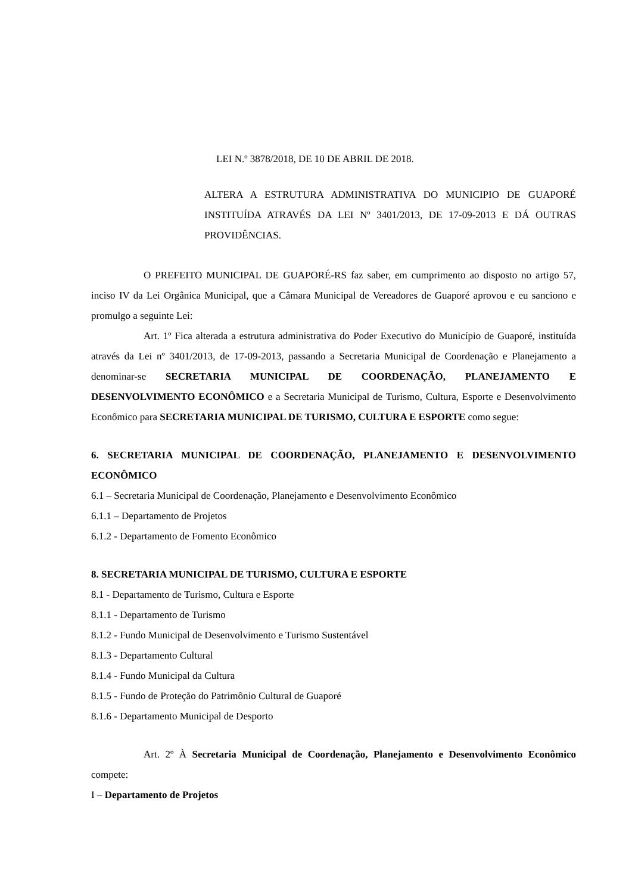LEI N.º 3878/2018, DE 10 DE ABRIL DE 2018.
ALTERA A ESTRUTURA ADMINISTRATIVA DO MUNICIPIO DE GUAPORÉ INSTITUÍDA ATRAVÉS DA LEI Nº 3401/2013, DE 17-09-2013 E DÁ OUTRAS PROVIDÊNCIAS.
O PREFEITO MUNICIPAL DE GUAPORÉ-RS faz saber, em cumprimento ao disposto no artigo 57, inciso IV da Lei Orgânica Municipal, que a Câmara Municipal de Vereadores de Guaporé aprovou e eu sanciono e promulgo a seguinte Lei:
Art. 1º Fica alterada a estrutura administrativa do Poder Executivo do Município de Guaporé, instituída através da Lei nº 3401/2013, de 17-09-2013, passando a Secretaria Municipal de Coordenação e Planejamento a denominar-se SECRETARIA MUNICIPAL DE COORDENAÇÃO, PLANEJAMENTO E DESENVOLVIMENTO ECONÔMICO e a Secretaria Municipal de Turismo, Cultura, Esporte e Desenvolvimento Econômico para SECRETARIA MUNICIPAL DE TURISMO, CULTURA E ESPORTE como segue:
6. SECRETARIA MUNICIPAL DE COORDENAÇÃO, PLANEJAMENTO E DESENVOLVIMENTO ECONÔMICO
6.1 – Secretaria Municipal de Coordenação, Planejamento e Desenvolvimento Econômico
6.1.1 – Departamento de Projetos
6.1.2 - Departamento de Fomento Econômico
8. SECRETARIA MUNICIPAL DE TURISMO, CULTURA E ESPORTE
8.1 - Departamento de Turismo, Cultura e Esporte
8.1.1 - Departamento de Turismo
8.1.2 - Fundo Municipal de Desenvolvimento e Turismo Sustentável
8.1.3 - Departamento Cultural
8.1.4 - Fundo Municipal da Cultura
8.1.5 - Fundo de Proteção do Patrimônio Cultural de Guaporé
8.1.6 - Departamento Municipal de Desporto
Art. 2º À Secretaria Municipal de Coordenação, Planejamento e Desenvolvimento Econômico compete:
I – Departamento de Projetos